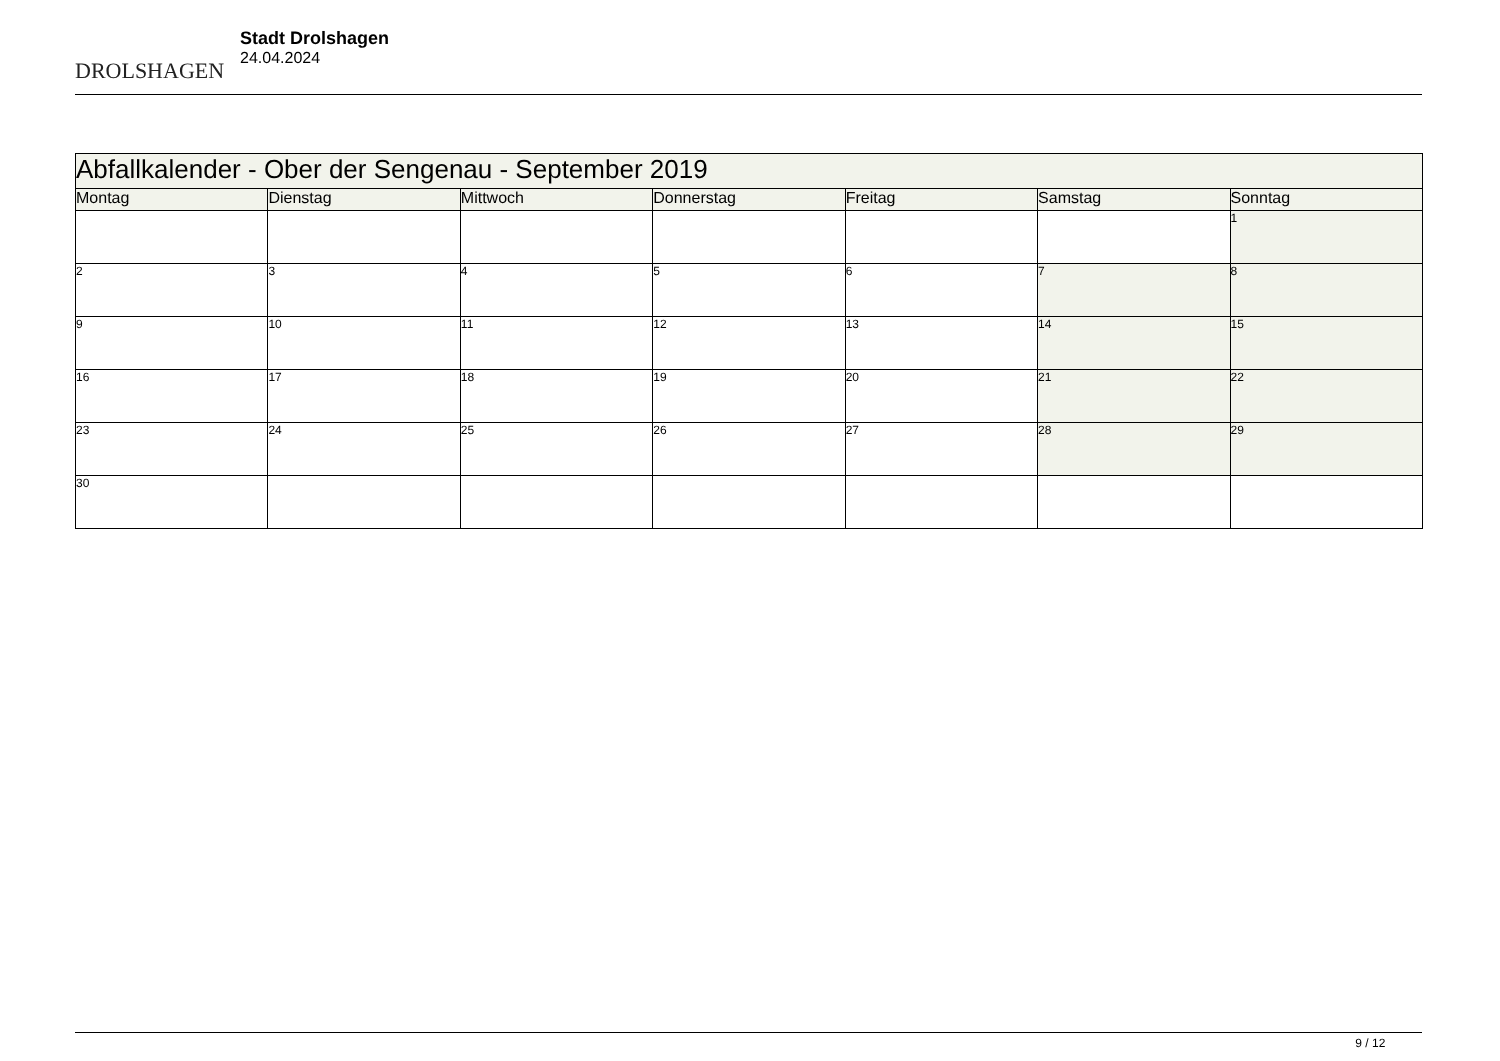DROLSHAGEN
Stadt Drolshagen
24.04.2024
| Abfallkalender - Ober der Sengenau - September 2019 | | | | | | |
| Montag | Dienstag | Mittwoch | Donnerstag | Freitag | Samstag | Sonntag |
| | | | | | | 1 |
| 2 | 3 | 4 | 5 | 6 | 7 | 8 |
| 9 | 10 | 11 | 12 | 13 | 14 | 15 |
| 16 | 17 | 18 | 19 | 20 | 21 | 22 |
| 23 | 24 | 25 | 26 | 27 | 28 | 29 |
| 30 | | | | | | |
9 / 12